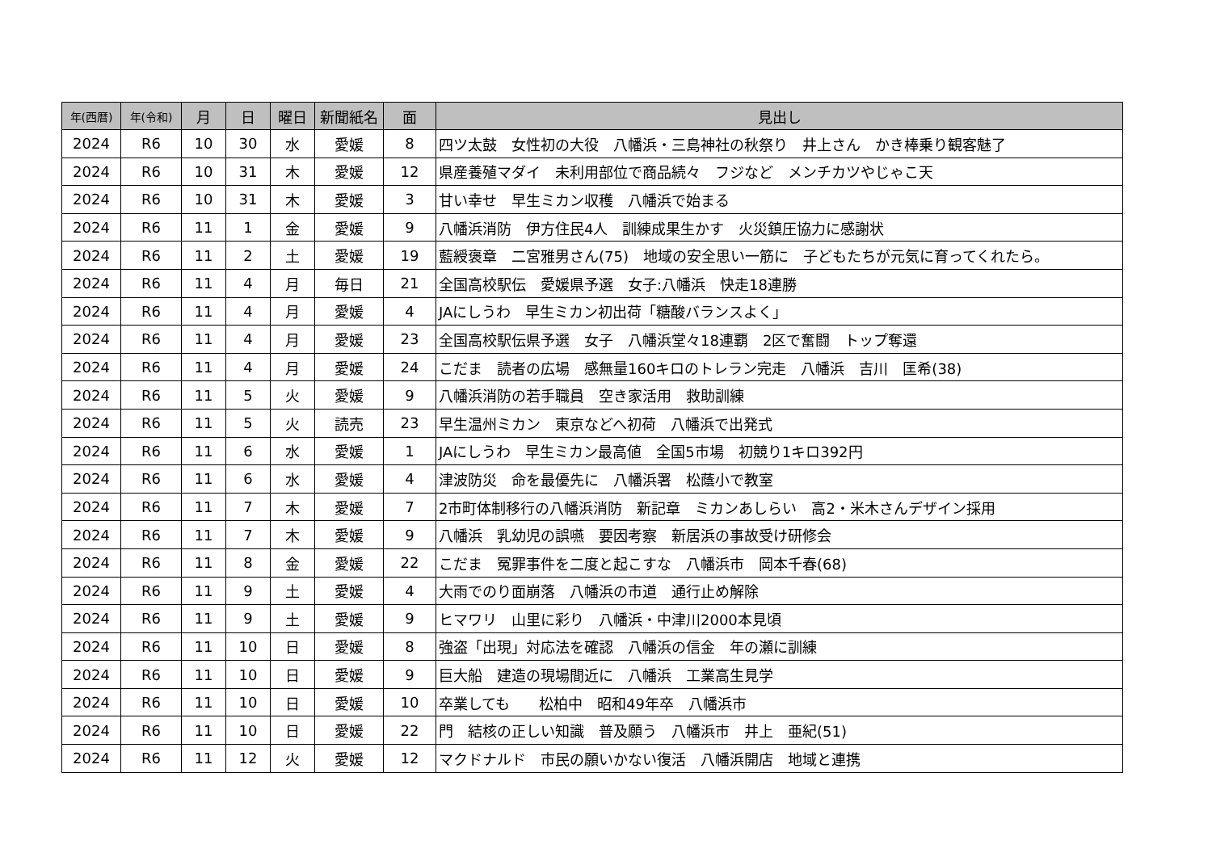| 年(西暦) | 年(令和) | 月 | 日 | 曜日 | 新聞紙名 | 面 | 見出し |
| --- | --- | --- | --- | --- | --- | --- | --- |
| 2024 | R6 | 10 | 30 | 水 | 愛媛 | 8 | 四ツ太鼓 女性初の大役 八幡浜・三島神社の秋祭り 井上さん かき棒乗り観客魅了 |
| 2024 | R6 | 10 | 31 | 木 | 愛媛 | 12 | 県産養殖マダイ 未利用部位で商品続々 フジなど メンチカツやじゃこ天 |
| 2024 | R6 | 10 | 31 | 木 | 愛媛 | 3 | 甘い幸せ 早生ミカン収穫 八幡浜で始まる |
| 2024 | R6 | 11 | 1 | 金 | 愛媛 | 9 | 八幡浜消防 伊方住民4人 訓練成果生かす 火災鎮圧協力に感謝状 |
| 2024 | R6 | 11 | 2 | 土 | 愛媛 | 19 | 藍綬褒章 二宮雅男さん(75) 地域の安全思い一筋に 子どもたちが元気に育ってくれたら。 |
| 2024 | R6 | 11 | 4 | 月 | 毎日 | 21 | 全国高校駅伝 愛媛県予選 女子:八幡浜 快走18連勝 |
| 2024 | R6 | 11 | 4 | 月 | 愛媛 | 4 | JAにしうわ 早生ミカン初出荷「糖酸バランスよく」 |
| 2024 | R6 | 11 | 4 | 月 | 愛媛 | 23 | 全国高校駅伝県予選 女子 八幡浜堂々18連覇 2区で奮闘 トップ奪還 |
| 2024 | R6 | 11 | 4 | 月 | 愛媛 | 24 | こだま 読者の広場 感無量160キロのトレラン完走 八幡浜 吉川 匡希(38) |
| 2024 | R6 | 11 | 5 | 火 | 愛媛 | 9 | 八幡浜消防の若手職員 空き家活用 救助訓練 |
| 2024 | R6 | 11 | 5 | 火 | 読売 | 23 | 早生温州ミカン 東京などへ初荷 八幡浜で出発式 |
| 2024 | R6 | 11 | 6 | 水 | 愛媛 | 1 | JAにしうわ 早生ミカン最高値 全国5市場 初競り1キロ392円 |
| 2024 | R6 | 11 | 6 | 水 | 愛媛 | 4 | 津波防災 命を最優先に 八幡浜署 松蔭小で教室 |
| 2024 | R6 | 11 | 7 | 木 | 愛媛 | 7 | 2市町体制移行の八幡浜消防 新記章 ミカンあしらい 高2・米木さんデザイン採用 |
| 2024 | R6 | 11 | 7 | 木 | 愛媛 | 9 | 八幡浜 乳幼児の誤嚥 要因考察 新居浜の事故受け研修会 |
| 2024 | R6 | 11 | 8 | 金 | 愛媛 | 22 | こだま 冤罪事件を二度と起こすな 八幡浜市 岡本千春(68) |
| 2024 | R6 | 11 | 9 | 土 | 愛媛 | 4 | 大雨でのり面崩落 八幡浜の市道 通行止め解除 |
| 2024 | R6 | 11 | 9 | 土 | 愛媛 | 9 | ヒマワリ 山里に彩り 八幡浜・中津川2000本見頃 |
| 2024 | R6 | 11 | 10 | 日 | 愛媛 | 8 | 強盗「出現」対応法を確認 八幡浜の信金 年の瀬に訓練 |
| 2024 | R6 | 11 | 10 | 日 | 愛媛 | 9 | 巨大船 建造の現場間近に 八幡浜 工業高生見学 |
| 2024 | R6 | 11 | 10 | 日 | 愛媛 | 10 | 卒業しても 松柏中 昭和49年卒 八幡浜市 |
| 2024 | R6 | 11 | 10 | 日 | 愛媛 | 22 | 門 結核の正しい知識 普及願う 八幡浜市 井上 亜紀(51) |
| 2024 | R6 | 11 | 12 | 火 | 愛媛 | 12 | マクドナルド 市民の願いかない復活 八幡浜開店 地域と連携 |